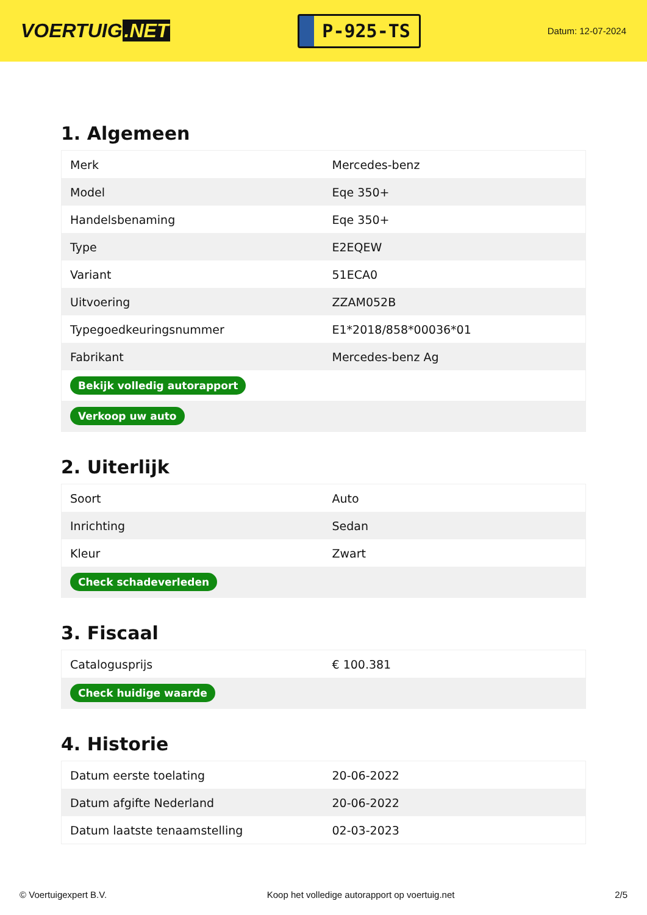VOERTUIG.NET
P-925-TS
Datum: 12-07-2024
1. Algemeen
| Merk | Mercedes-benz |
| Model | Eqe 350+ |
| Handelsbenaming | Eqe 350+ |
| Type | E2EQEW |
| Variant | 51ECA0 |
| Uitvoering | ZZAM052B |
| Typegoedkeuringsnummer | E1*2018/858*00036*01 |
| Fabrikant | Mercedes-benz Ag |
| Bekijk volledig autorapport | |
| Verkoop uw auto | |
2. Uiterlijk
| Soort | Auto |
| Inrichting | Sedan |
| Kleur | Zwart |
| Check schadeverleden | |
3. Fiscaal
| Catalogusprijs | € 100.381 |
| Check huidige waarde | |
4. Historie
| Datum eerste toelating | 20-06-2022 |
| Datum afgifte Nederland | 20-06-2022 |
| Datum laatste tenaamstelling | 02-03-2023 |
© Voertuigexpert B.V. Koop het volledige autorapport op voertuig.net 2/5